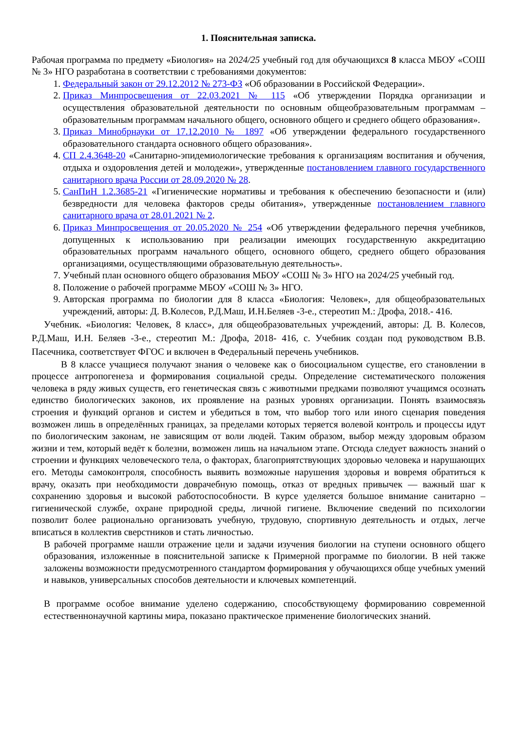1. Пояснительная записка.
Рабочая программа по предмету «Биология» на 2024/25 учебный год для обучающихся 8 класса МБОУ «СОШ № 3» НГО разработана в соответствии с требованиями документов:
1. Федеральный закон от 29.12.2012 № 273-ФЗ «Об образовании в Российской Федерации».
2. Приказ Минпросвещения от 22.03.2021 № 115 «Об утверждении Порядка организации и осуществления образовательной деятельности по основным общеобразовательным программам – образовательным программам начального общего, основного общего и среднего общего образования».
3. Приказ Минобрнауки от 17.12.2010 № 1897 «Об утверждении федерального государственного образовательного стандарта основного общего образования».
4. СП 2.4.3648-20 «Санитарно-эпидемиологические требования к организациям воспитания и обучения, отдыха и оздоровления детей и молодежи», утвержденные постановлением главного государственного санитарного врача России от 28.09.2020 № 28.
5. СанПиН 1.2.3685-21 «Гигиенические нормативы и требования к обеспечению безопасности и (или) безвредности для человека факторов среды обитания», утвержденные постановлением главного санитарного врача от 28.01.2021 № 2.
6. Приказ Минпросвещения от 20.05.2020 № 254 «Об утверждении федерального перечня учебников, допущенных к использованию при реализации имеющих государственную аккредитацию образовательных программ начального общего, основного общего, среднего общего образования организациями, осуществляющими образовательную деятельность».
7. Учебный план основного общего образования МБОУ «СОШ № 3» НГО на 2024/25 учебный год.
8. Положение о рабочей программе МБОУ «СОШ № 3» НГО.
9. Авторская программа по биологии для 8 класса «Биология: Человек», для общеобразовательных учреждений, авторы: Д. В.Колесов, Р.Д.Маш, И.Н.Беляев -3-е., стереотип М.: Дрофа, 2018.- 416.
Учебник. «Биология: Человек, 8 класс», для общеобразовательных учреждений, авторы: Д. В. Колесов, Р.Д.Маш, И.Н. Беляев -3-е., стереотип М.: Дрофа, 2018- 416, с. Учебник создан под руководством В.В. Пасечника, соответствует ФГОС и включен в Федеральный перечень учебников.
В 8 классе учащиеся получают знания о человеке как о биосоциальном существе, его становлении в процессе антропогенеза и формирования социальной среды. Определение систематического положения человека в ряду живых существ, его генетическая связь с животными предками позволяют учащимся осознать единство биологических законов, их проявление на разных уровнях организации. Понять взаимосвязь строения и функций органов и систем и убедиться в том, что выбор того или иного сценария поведения возможен лишь в определённых границах, за пределами которых теряется волевой контроль и процессы идут по биологическим законам, не зависящим от воли людей. Таким образом, выбор между здоровым образом жизни и тем, который ведёт к болезни, возможен лишь на начальном этапе. Отсюда следует важность знаний о строении и функциях человеческого тела, о факторах, благоприятствующих здоровью человека и нарушающих его. Методы самоконтроля, способность выявить возможные нарушения здоровья и вовремя обратиться к врачу, оказать при необходимости доврачебную помощь, отказ от вредных привычек — важный шаг к сохранению здоровья и высокой работоспособности. В курсе уделяется большое внимание санитарно – гигиенической службе, охране природной среды, личной гигиене. Включение сведений по психологии позволит более рационально организовать учебную, трудовую, спортивную деятельность и отдых, легче вписаться в коллектив сверстников и стать личностью.
В рабочей программе нашли отражение цели и задачи изучения биологии на ступени основного общего образования, изложенные в пояснительной записке к Примерной программе по биологии. В ней также заложены возможности предусмотренного стандартом формирования у обучающихся обще учебных умений и навыков, универсальных способов деятельности и ключевых компетенций.
В программе особое внимание уделено содержанию, способствующему формированию современной естественнонаучной картины мира, показано практическое применение биологических знаний.